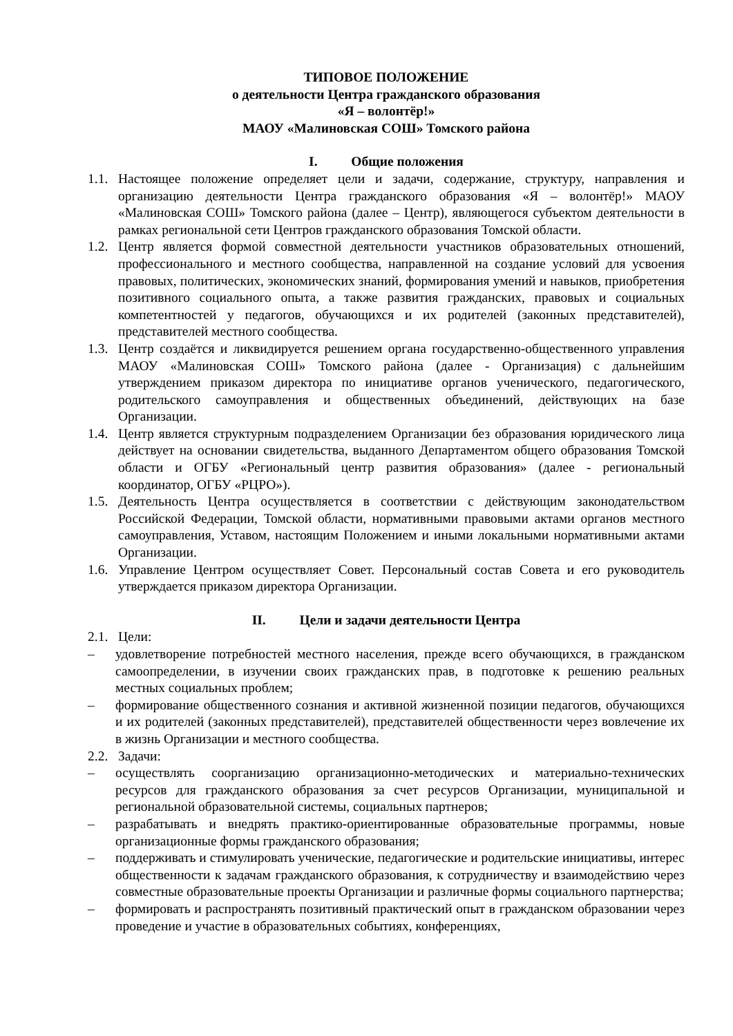ТИПОВОЕ ПОЛОЖЕНИЕ
о деятельности Центра гражданского образования
«Я – волонтёр!»
МАОУ «Малиновская СОШ» Томского района
I. Общие положения
1.1. Настоящее положение определяет цели и задачи, содержание, структуру, направления и организацию деятельности Центра гражданского образования «Я – волонтёр!» МАОУ «Малиновская СОШ» Томского района (далее – Центр), являющегося субъектом деятельности в рамках региональной сети Центров гражданского образования Томской области.
1.2. Центр является формой совместной деятельности участников образовательных отношений, профессионального и местного сообщества, направленной на создание условий для усвоения правовых, политических, экономических знаний, формирования умений и навыков, приобретения позитивного социального опыта, а также развития гражданских, правовых и социальных компетентностей у педагогов, обучающихся и их родителей (законных представителей), представителей местного сообщества.
1.3. Центр создаётся и ликвидируется решением органа государственно-общественного управления МАОУ «Малиновская СОШ» Томского района (далее - Организация) с дальнейшим утверждением приказом директора по инициативе органов ученического, педагогического, родительского самоуправления и общественных объединений, действующих на базе Организации.
1.4. Центр является структурным подразделением Организации без образования юридического лица действует на основании свидетельства, выданного Департаментом общего образования Томской области и ОГБУ «Региональный центр развития образования» (далее - региональный координатор, ОГБУ «РЦРО»).
1.5. Деятельность Центра осуществляется в соответствии с действующим законодательством Российской Федерации, Томской области, нормативными правовыми актами органов местного самоуправления, Уставом, настоящим Положением и иными локальными нормативными актами Организации.
1.6. Управление Центром осуществляет Совет. Персональный состав Совета и его руководитель утверждается приказом директора Организации.
II. Цели и задачи деятельности Центра
2.1. Цели:
– удовлетворение потребностей местного населения, прежде всего обучающихся, в гражданском самоопределении, в изучении своих гражданских прав, в подготовке к решению реальных местных социальных проблем;
– формирование общественного сознания и активной жизненной позиции педагогов, обучающихся и их родителей (законных представителей), представителей общественности через вовлечение их в жизнь Организации и местного сообщества.
2.2. Задачи:
– осуществлять соорганизацию организационно-методических и материально-технических ресурсов для гражданского образования за счет ресурсов Организации, муниципальной и региональной образовательной системы, социальных партнеров;
– разрабатывать и внедрять практико-ориентированные образовательные программы, новые организационные формы гражданского образования;
– поддерживать и стимулировать ученические, педагогические и родительские инициативы, интерес общественности к задачам гражданского образования, к сотрудничеству и взаимодействию через совместные образовательные проекты Организации и различные формы социального партнерства;
– формировать и распространять позитивный практический опыт в гражданском образовании через проведение и участие в образовательных событиях, конференциях,